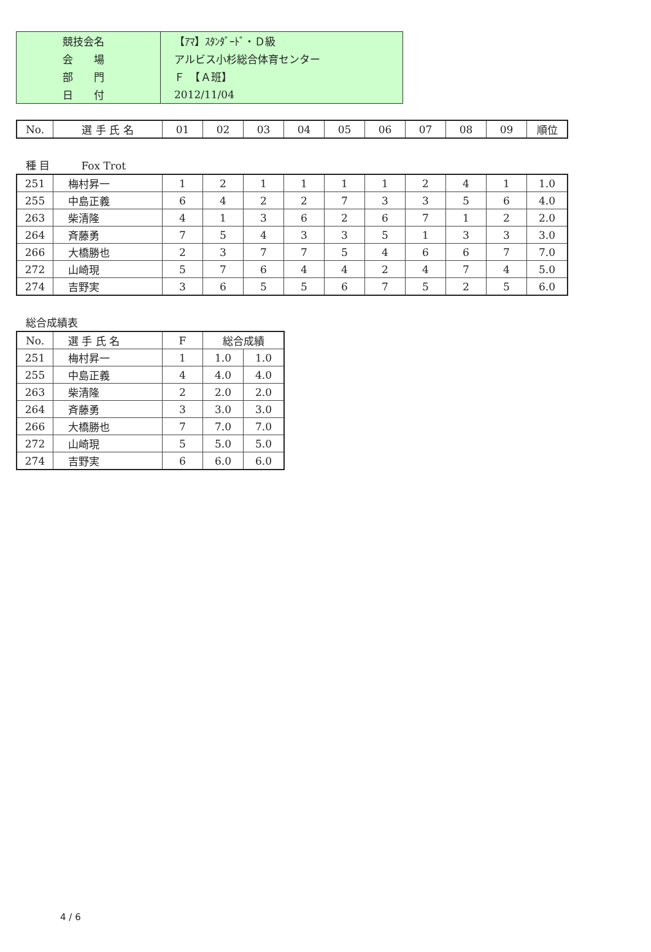| 競技会名 | 【ｱﾏ】ｽﾀﾝﾀﾞｰﾄﾞ・Ｄ級 |
| 会 場 | アルビス小杉総合体育センター |
| 部 門 | Ｆ 【Ａ班】 |
| 日 付 | 2012/11/04 |
| No. | 選 手 氏 名 | 01 | 02 | 03 | 04 | 05 | 06 | 07 | 08 | 09 | 順位 |
種 目　　　Fox Trot
| 251 | 梅村昇一 | 1 | 2 | 1 | 1 | 1 | 1 | 2 | 4 | 1 | 1.0 |
| 255 | 中島正義 | 6 | 4 | 2 | 2 | 7 | 3 | 3 | 5 | 6 | 4.0 |
| 263 | 柴清隆 | 4 | 1 | 3 | 6 | 2 | 6 | 7 | 1 | 2 | 2.0 |
| 264 | 斉藤勇 | 7 | 5 | 4 | 3 | 3 | 5 | 1 | 3 | 3 | 3.0 |
| 266 | 大橋勝也 | 2 | 3 | 7 | 7 | 5 | 4 | 6 | 6 | 7 | 7.0 |
| 272 | 山崎現 | 5 | 7 | 6 | 4 | 4 | 2 | 4 | 7 | 4 | 5.0 |
| 274 | 吉野実 | 3 | 6 | 5 | 5 | 6 | 7 | 5 | 2 | 5 | 6.0 |
総合成績表
| No. | 選 手 氏 名 | F | 総合成績 | |
| 251 | 梅村昇一 | 1 | 1.0 | 1.0 |
| 255 | 中島正義 | 4 | 4.0 | 4.0 |
| 263 | 柴清隆 | 2 | 2.0 | 2.0 |
| 264 | 斉藤勇 | 3 | 3.0 | 3.0 |
| 266 | 大橋勝也 | 7 | 7.0 | 7.0 |
| 272 | 山崎現 | 5 | 5.0 | 5.0 |
| 274 | 吉野実 | 6 | 6.0 | 6.0 |
4 / 6